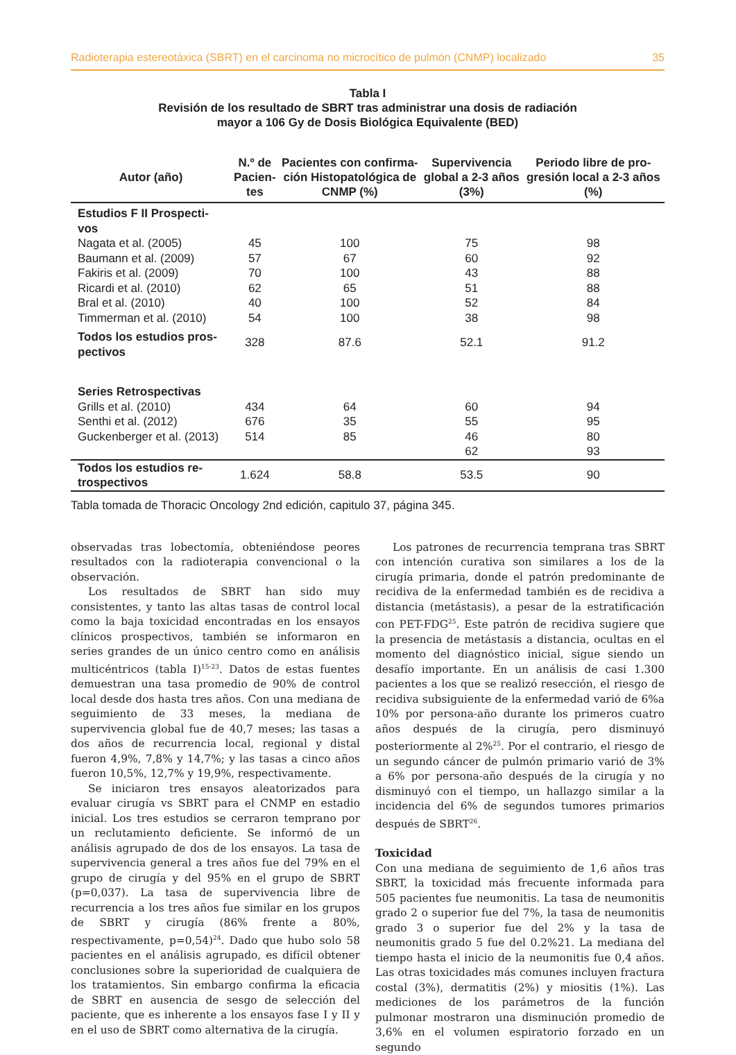Radioterapia estereotáxica (SBRT) en el carcinoma no microcítico de pulmón (CNMP) localizado 35
Tabla I
Revisión de los resultado de SBRT tras administrar una dosis de radiación
mayor a 106 Gy de Dosis Biológica Equivalente (BED)
| Autor (año) | N.º de Pacien-tes | Pacientes con confirma-ción Histopatológica de CNMP (%) | Supervivencia global a 2-3 años (3%) | Periodo libre de pro-gresión local a 2-3 años (%) |
| --- | --- | --- | --- | --- |
| Estudios F II Prospecti- vos | | | | |
| Nagata et al. (2005) | 45 | 100 | 75 | 98 |
| Baumann et al. (2009) | 57 | 67 | 60 | 92 |
| Fakiris et al. (2009) | 70 | 100 | 43 | 88 |
| Ricardi et al. (2010) | 62 | 65 | 51 | 88 |
| Bral et al. (2010) | 40 | 100 | 52 | 84 |
| Timmerman et al. (2010) | 54 | 100 | 38 | 98 |
| Todos los estudios pros- pectivos | 328 | 87.6 | 52.1 | 91.2 |
| Series Retrospectivas | | | | |
| Grills et al. (2010) | 434 | 64 | 60 | 94 |
| Senthi et al. (2012) | 676 | 35 | 55 | 95 |
| Guckenberger et al. (2013) | 514 | 85 | 46 | 80 |
| | | | 62 | 93 |
| Todos los estudios re- trospectivos | 1.624 | 58.8 | 53.5 | 90 |
Tabla tomada de Thoracic Oncology 2nd edición, capitulo 37, página 345.
observadas tras lobectomía, obteniéndose peores resultados con la radioterapia convencional o la observación.
Los resultados de SBRT han sido muy consistentes, y tanto las altas tasas de control local como la baja toxicidad encontradas en los ensayos clínicos prospectivos, también se informaron en series grandes de un único centro como en análisis multicéntricos (tabla I)<sup>15-23</sup>. Datos de estas fuentes demuestran una tasa promedio de 90% de control local desde dos hasta tres años. Con una mediana de seguimiento de 33 meses, la mediana de supervivencia global fue de 40,7 meses; las tasas a dos años de recurrencia local, regional y distal fueron 4,9%, 7,8% y 14,7%; y las tasas a cinco años fueron 10,5%, 12,7% y 19,9%, respectivamente.
Se iniciaron tres ensayos aleatorizados para evaluar cirugía vs SBRT para el CNMP en estadio inicial. Los tres estudios se cerraron temprano por un reclutamiento deficiente. Se informó de un análisis agrupado de dos de los ensayos. La tasa de supervivencia general a tres años fue del 79% en el grupo de cirugía y del 95% en el grupo de SBRT (p=0,037). La tasa de supervivencia libre de recurrencia a los tres años fue similar en los grupos de SBRT y cirugía (86% frente a 80%, respectivamente, p=0,54)<sup>24</sup>. Dado que hubo solo 58 pacientes en el análisis agrupado, es difícil obtener conclusiones sobre la superioridad de cualquiera de los tratamientos. Sin embargo confirma la eficacia de SBRT en ausencia de sesgo de selección del paciente, que es inherente a los ensayos fase I y II y en el uso de SBRT como alternativa de la cirugía.
Los patrones de recurrencia temprana tras SBRT con intención curativa son similares a los de la cirugía primaria, donde el patrón predominante de recidiva de la enfermedad también es de recidiva a distancia (metástasis), a pesar de la estratificación con PET-FDG<sup>25</sup>. Este patrón de recidiva sugiere que la presencia de metástasis a distancia, ocultas en el momento del diagnóstico inicial, sigue siendo un desafío importante. En un análisis de casi 1.300 pacientes a los que se realizó resección, el riesgo de recidiva subsiguiente de la enfermedad varió de 6%a 10% por persona-año durante los primeros cuatro años después de la cirugía, pero disminuyó posteriormente al 2%<sup>25</sup>. Por el contrario, el riesgo de un segundo cáncer de pulmón primario varió de 3% a 6% por persona-año después de la cirugía y no disminuyó con el tiempo, un hallazgo similar a la incidencia del 6% de segundos tumores primarios después de SBRT<sup>26</sup>.
Toxicidad
Con una mediana de seguimiento de 1,6 años tras SBRT, la toxicidad más frecuente informada para 505 pacientes fue neumonitis. La tasa de neumonitis grado 2 o superior fue del 7%, la tasa de neumonitis grado 3 o superior fue del 2% y la tasa de neumonitis grado 5 fue del 0.2%21. La mediana del tiempo hasta el inicio de la neumonitis fue 0,4 años. Las otras toxicidades más comunes incluyen fractura costal (3%), dermatitis (2%) y miositis (1%). Las mediciones de los parámetros de la función pulmonar mostraron una disminución promedio de 3,6% en el volumen espiratorio forzado en un segundo